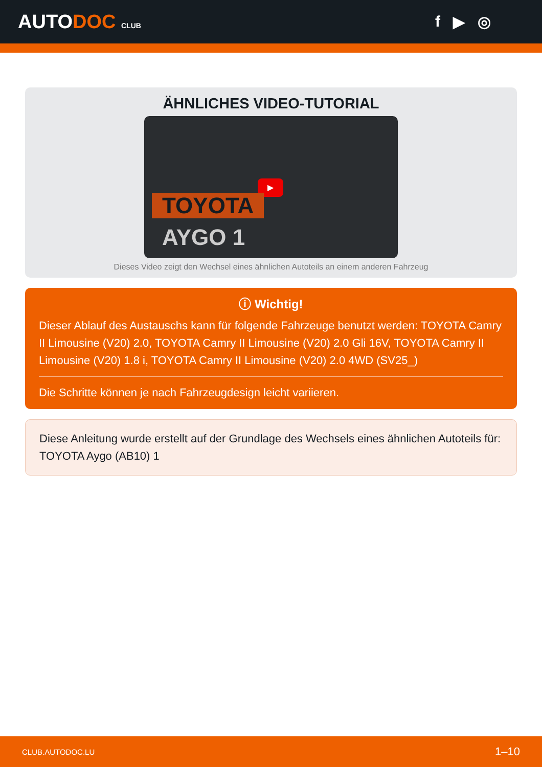AUTODOC CLUB
f ▶ ◎
ÄHNLICHES VIDEO-TUTORIAL
▶
TOYOTA
AYGO 1
Dieses Video zeigt den Wechsel eines ähnlichen Autoteils an einem anderen Fahrzeug
ⓘ Wichtig!
Dieser Ablauf des Austauschs kann für folgende Fahrzeuge benutzt werden: TOYOTA Camry II Limousine (V20) 2.0, TOYOTA Camry II Limousine (V20) 2.0 Gli 16V, TOYOTA Camry II Limousine (V20) 1.8 i, TOYOTA Camry II Limousine (V20) 2.0 4WD (SV25_)
Die Schritte können je nach Fahrzeugdesign leicht variieren.
Diese Anleitung wurde erstellt auf der Grundlage des Wechsels eines ähnlichen Autoteils für: TOYOTA Aygo (AB10) 1
CLUB.AUTODOC.LU 1–10